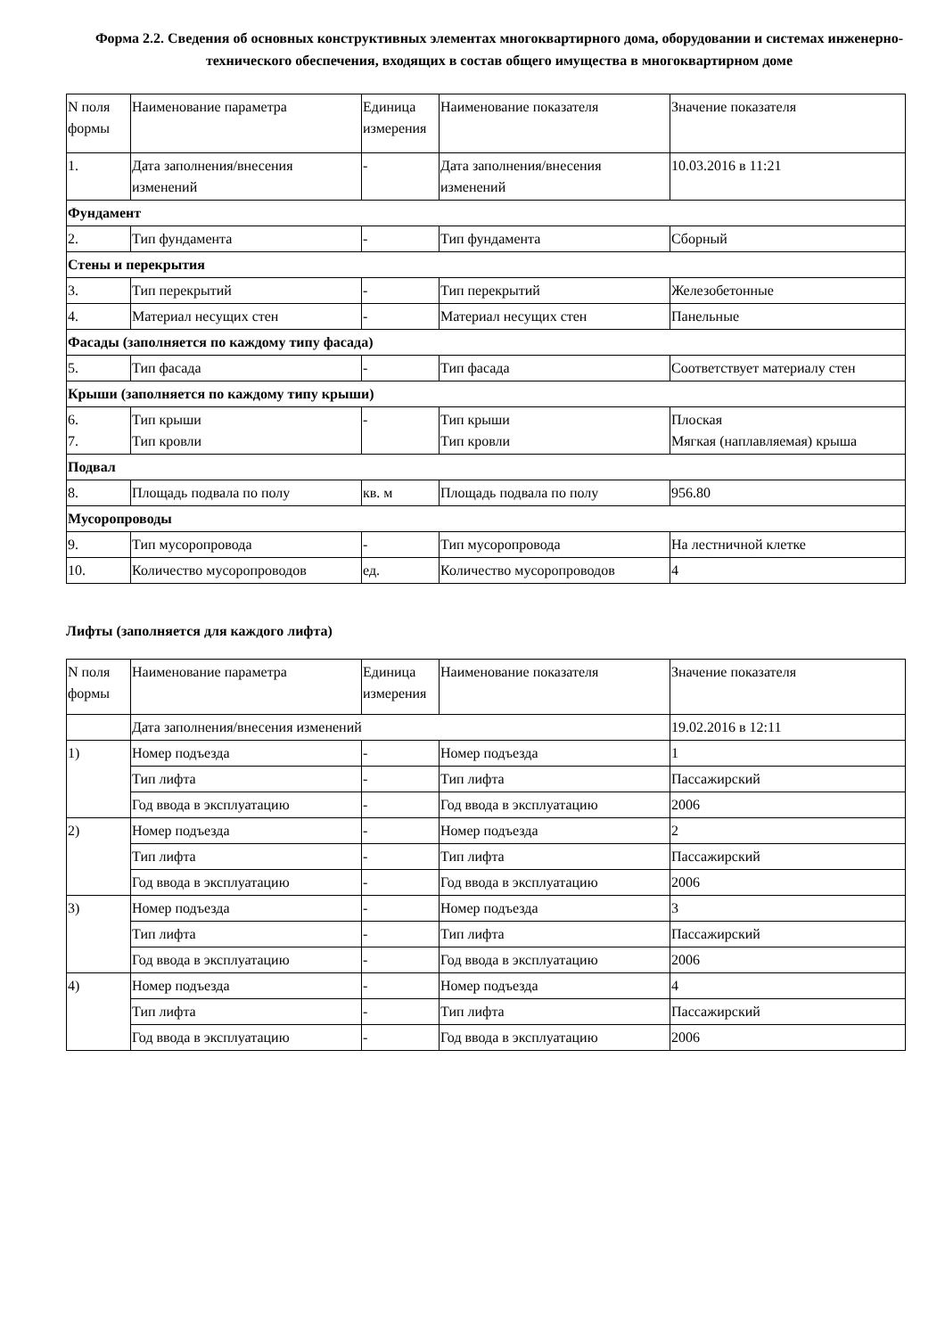Форма 2.2. Сведения об основных конструктивных элементах многоквартирного дома, оборудовании и системах инженерно-технического обеспечения, входящих в состав общего имущества в многоквартирном доме
| N поля формы | Наименование параметра | Единица измерения | Наименование показателя | Значение показателя |
| --- | --- | --- | --- | --- |
| 1. | Дата заполнения/внесения изменений | - | Дата заполнения/внесения изменений | 10.03.2016 в 11:21 |
| Фундамент | | | | |
| 2. | Тип фундамента | - | Тип фундамента | Сборный |
| Стены и перекрытия | | | | |
| 3. | Тип перекрытий | - | Тип перекрытий | Железобетонные |
| 4. | Материал несущих стен | - | Материал несущих стен | Панельные |
| Фасады (заполняется по каждому типу фасада) | | | | |
| 5. | Тип фасада | - | Тип фасада | Соответствует материалу стен |
| Крыши (заполняется по каждому типу крыши) | | | | |
| 6. 7. | Тип крыши Тип кровли | - | Тип крыши Тип кровли | Плоская Мягкая (наплавляемая) крыша |
| Подвал | | | | |
| 8. | Площадь подвала по полу | кв. м | Площадь подвала по полу | 956.80 |
| Мусоропроводы | | | | |
| 9. | Тип мусоропровода | - | Тип мусоропровода | На лестничной клетке |
| 10. | Количество мусоропроводов | ед. | Количество мусоропроводов | 4 |
Лифты (заполняется для каждого лифта)
| N поля формы | Наименование параметра | Единица измерения | Наименование показателя | Значение показателя |
| --- | --- | --- | --- | --- |
| | Дата заполнения/внесения изменений | | | 19.02.2016 в 12:11 |
| 1) | Номер подъезда | - | Номер подъезда | 1 |
| | Тип лифта | - | Тип лифта | Пассажирский |
| | Год ввода в эксплуатацию | - | Год ввода в эксплуатацию | 2006 |
| 2) | Номер подъезда | - | Номер подъезда | 2 |
| | Тип лифта | - | Тип лифта | Пассажирский |
| | Год ввода в эксплуатацию | - | Год ввода в эксплуатацию | 2006 |
| 3) | Номер подъезда | - | Номер подъезда | 3 |
| | Тип лифта | - | Тип лифта | Пассажирский |
| | Год ввода в эксплуатацию | - | Год ввода в эксплуатацию | 2006 |
| 4) | Номер подъезда | - | Номер подъезда | 4 |
| | Тип лифта | - | Тип лифта | Пассажирский |
| | Год ввода в эксплуатацию | - | Год ввода в эксплуатацию | 2006 |